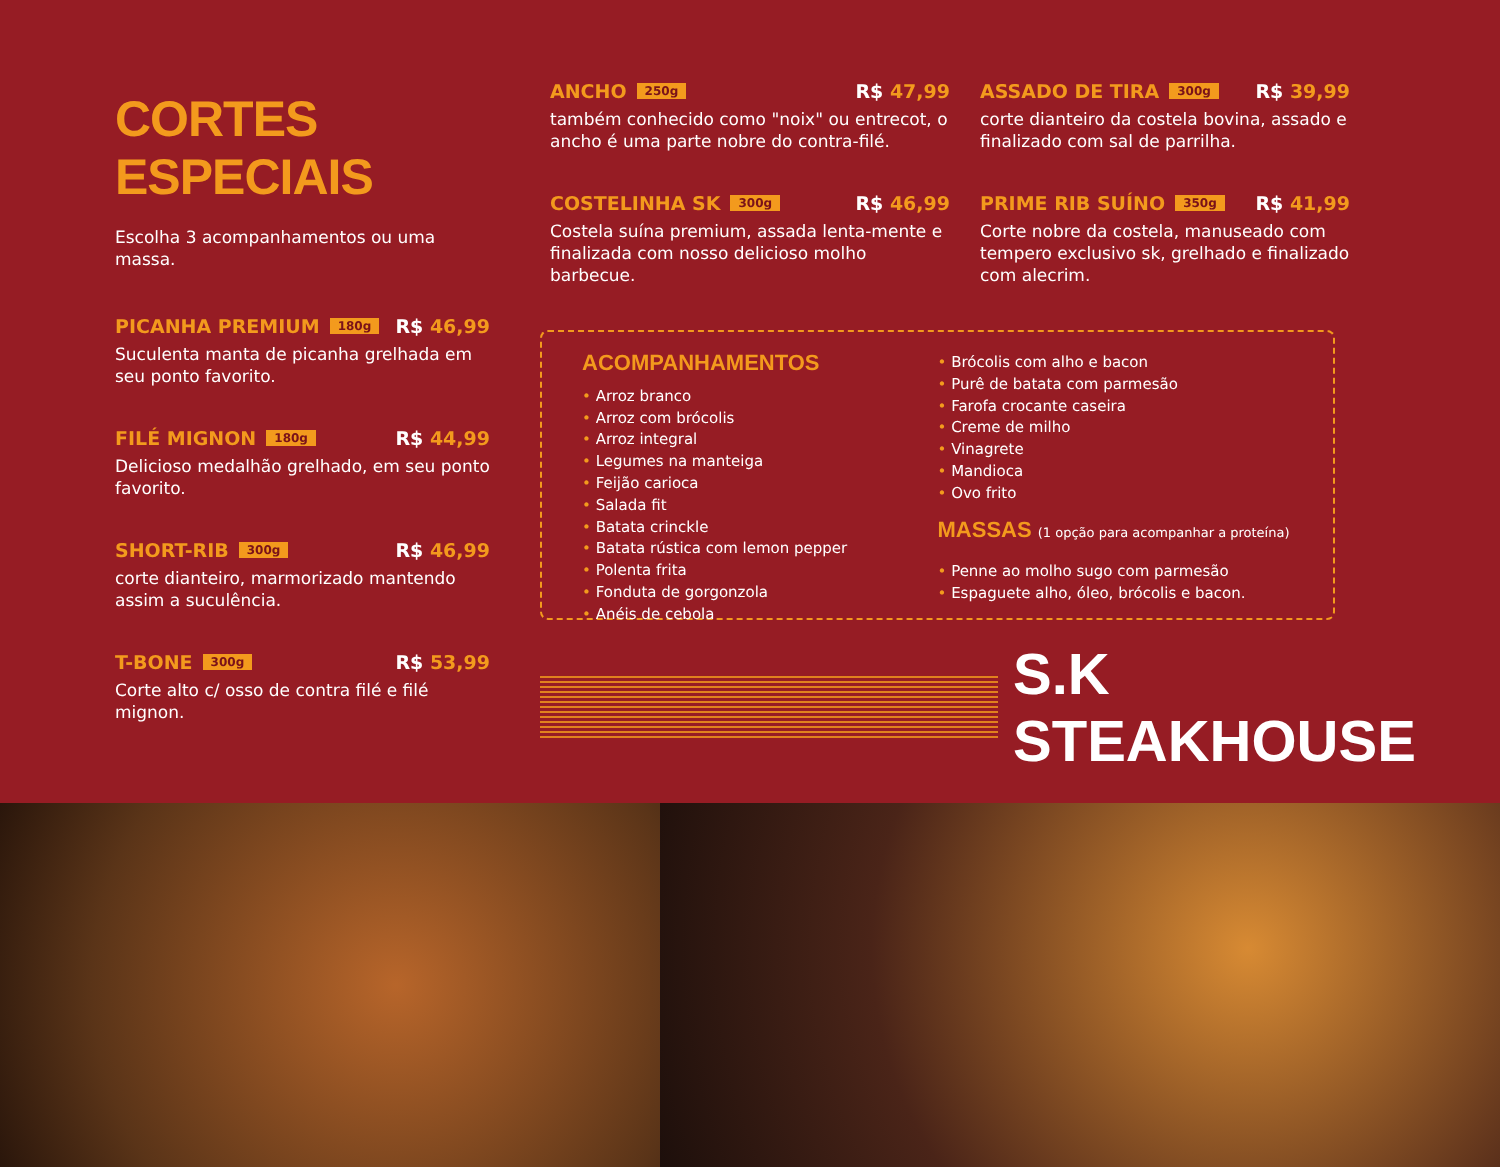CORTES ESPECIAIS
Escolha 3 acompanhamentos ou uma massa.
PICANHA PREMIUM 180g R$ 46,99
Suculenta manta de picanha grelhada em seu ponto favorito.
FILÉ MIGNON 180g R$ 44,99
Delicioso medalhão grelhado, em seu ponto favorito.
SHORT-RIB 300g R$ 46,99
corte dianteiro, marmorizado mantendo assim a suculência.
T-BONE 300g R$ 53,99
Corte alto c/ osso de contra filé e filé mignon.
ANCHO 250g R$ 47,99
também conhecido como "noix" ou entrecot, o ancho é uma parte nobre do contra-filé.
COSTELINHA SK 300g R$ 46,99
Costela suína premium, assada lenta-mente e finalizada com nosso delicioso molho barbecue.
ASSADO DE TIRA 300g R$ 39,99
corte dianteiro da costela bovina, assado e finalizado com sal de parrilha.
PRIME RIB SUÍNO 350g R$ 41,99
Corte nobre da costela, manuseado com tempero exclusivo sk, grelhado e finalizado com alecrim.
ACOMPANHAMENTOS
• Arroz branco
• Arroz com brócolis
• Arroz integral
• Legumes na manteiga
• Feijão carioca
• Salada fit
• Batata crinckle
• Batata rústica com lemon pepper
• Polenta frita
• Fonduta de gorgonzola
• Anéis de cebola
• Brócolis com alho e bacon
• Purê de batata com parmesão
• Farofa crocante caseira
• Creme de milho
• Vinagrete
• Mandioca
• Ovo frito
MASSAS (1 opção para acompanhar a proteína)
• Penne ao molho sugo com parmesão
• Espaguete alho, óleo, brócolis e bacon.
S.K STEAKHOUSE